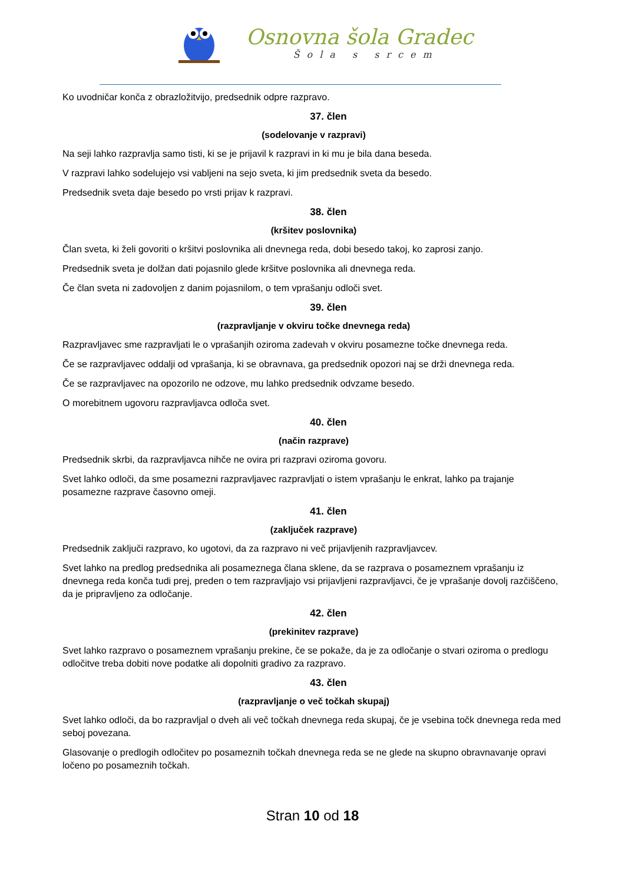Osnovna šola Gradec
Šola s srcem
Ko uvodničar konča z obrazložitvijo, predsednik odpre razpravo.
37. člen
(sodelovanje v razpravi)
Na seji lahko razpravlja samo tisti, ki se je prijavil k razpravi in ki mu je bila dana beseda.
V razpravi lahko sodelujejo vsi vabljeni na sejo sveta, ki jim predsednik sveta da besedo.
Predsednik sveta daje besedo po vrsti prijav k razpravi.
38. člen
(kršitev poslovnika)
Član sveta, ki želi govoriti o kršitvi poslovnika ali dnevnega reda, dobi besedo takoj, ko zaprosi zanjo.
Predsednik sveta je dolžan dati pojasnilo glede kršitve poslovnika ali dnevnega reda.
Če član sveta ni zadovoljen z danim pojasnilom, o tem vprašanju odloči svet.
39. člen
(razpravljanje v okviru točke dnevnega reda)
Razpravljavec sme razpravljati le o vprašanjih oziroma zadevah v okviru posamezne točke dnevnega reda.
Če se razpravljavec oddalji od vprašanja, ki se obravnava, ga predsednik opozori naj se drži dnevnega reda.
Če se razpravljavec na opozorilo ne odzove, mu lahko predsednik odvzame besedo.
O morebitnem ugovoru razpravljavca odloča svet.
40. člen
(način razprave)
Predsednik skrbi, da razpravljavca nihče ne ovira pri razpravi oziroma govoru.
Svet lahko odloči, da sme posamezni razpravljavec razpravljati o istem vprašanju le enkrat, lahko pa trajanje posamezne razprave časovno omeji.
41. člen
(zaključek razprave)
Predsednik zaključi razpravo, ko ugotovi, da za razpravo ni več prijavljenih razpravljavcev.
Svet lahko na predlog predsednika ali posameznega člana sklene, da se razprava o posameznem vprašanju iz dnevnega reda konča tudi prej, preden o tem razpravljajo vsi prijavljeni razpravljavci, če je vprašanje dovolj razčiščeno, da je pripravljeno za odločanje.
42. člen
(prekinitev razprave)
Svet lahko razpravo o posameznem vprašanju prekine, če se pokaže, da je za odločanje o stvari oziroma o predlogu odločitve treba dobiti nove podatke ali dopolniti gradivo za razpravo.
43. člen
(razpravljanje o več točkah skupaj)
Svet lahko odloči, da bo razpravljal o dveh ali več točkah dnevnega reda skupaj, če je vsebina točk dnevnega reda med seboj povezana.
Glasovanje o predlogih odločitev po posameznih točkah dnevnega reda se ne glede na skupno obravnavanje opravi ločeno po posameznih točkah.
Stran 10 od 18